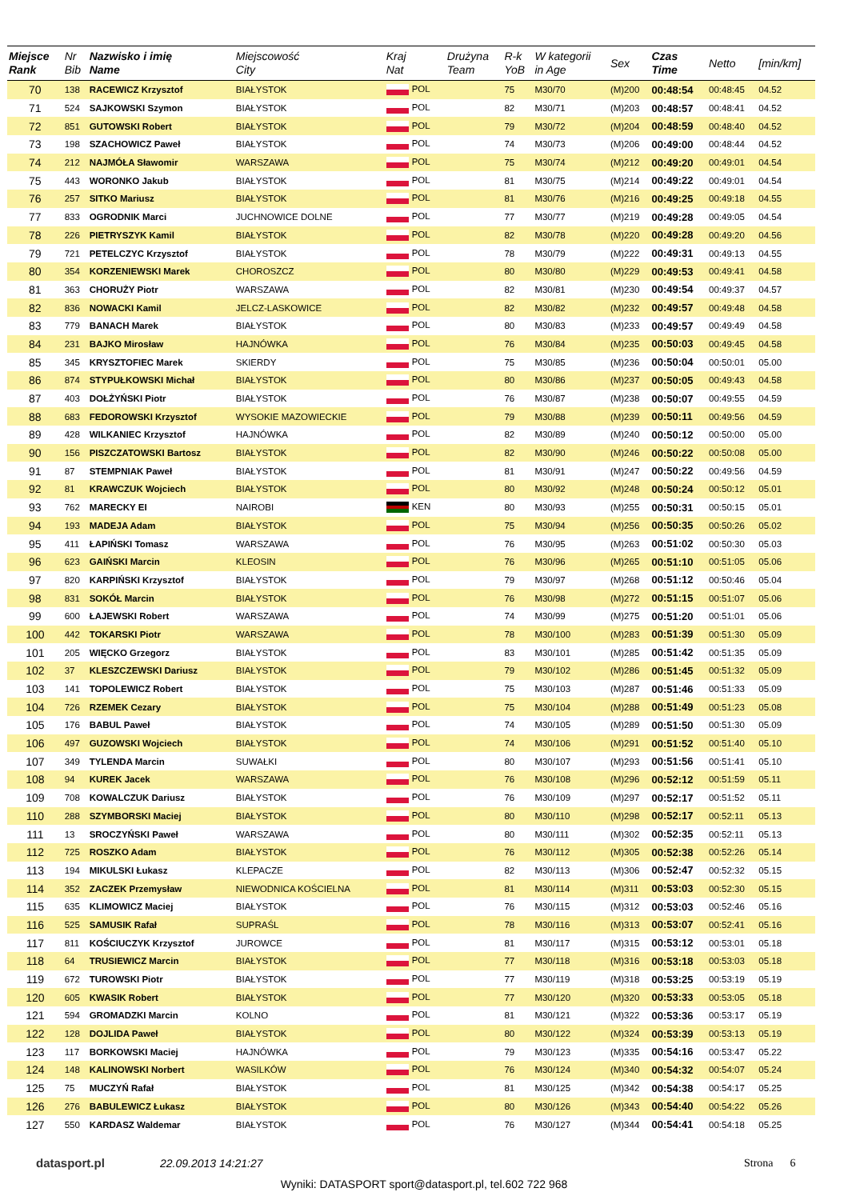| Miejsce Rank | Nr Bib | Nazwisko i imię Name | Miejscowość City | Kraj Nat | Drużyna Team | R-k YoB | W kategorii in Age | Sex | Czas Time | Netto | [min/km] |
| --- | --- | --- | --- | --- | --- | --- | --- | --- | --- | --- | --- |
| 70 | 138 | RACEWICZ Krzysztof | BIAŁYSTOK | POL | | 75 | M30/70 | (M)200 | 00:48:54 | 00:48:45 | 04.52 |
| 71 | 524 | SAJKOWSKI Szymon | BIAŁYSTOK | POL | | 82 | M30/71 | (M)203 | 00:48:57 | 00:48:41 | 04.52 |
| 72 | 851 | GUTOWSKI Robert | BIAŁYSTOK | POL | | 79 | M30/72 | (M)204 | 00:48:59 | 00:48:40 | 04.52 |
| 73 | 198 | SZACHOWICZ Paweł | BIAŁYSTOK | POL | | 74 | M30/73 | (M)206 | 00:49:00 | 00:48:44 | 04.52 |
| 74 | 212 | NAJMÓŁA Sławomir | WARSZAWA | POL | | 75 | M30/74 | (M)212 | 00:49:20 | 00:49:01 | 04.54 |
| 75 | 443 | WORONKO Jakub | BIAŁYSTOK | POL | | 81 | M30/75 | (M)214 | 00:49:22 | 00:49:01 | 04.54 |
| 76 | 257 | SITKO Mariusz | BIAŁYSTOK | POL | | 81 | M30/76 | (M)216 | 00:49:25 | 00:49:18 | 04.55 |
| 77 | 833 | OGRODNIK Marci | JUCHNOWICE DOLNE | POL | | 77 | M30/77 | (M)219 | 00:49:28 | 00:49:05 | 04.54 |
| 78 | 226 | PIETRYSZYK Kamil | BIAŁYSTOK | POL | | 82 | M30/78 | (M)220 | 00:49:28 | 00:49:20 | 04.56 |
| 79 | 721 | PETELCZYC Krzysztof | BIAŁYSTOK | POL | | 78 | M30/79 | (M)222 | 00:49:31 | 00:49:13 | 04.55 |
| 80 | 354 | KORZENIEWSKI Marek | CHOROSZCZ | POL | | 80 | M30/80 | (M)229 | 00:49:53 | 00:49:41 | 04.58 |
| 81 | 363 | CHORUŻY Piotr | WARSZAWA | POL | | 82 | M30/81 | (M)230 | 00:49:54 | 00:49:37 | 04.57 |
| 82 | 836 | NOWACKI Kamil | JELCZ-LASKOWICE | POL | | 82 | M30/82 | (M)232 | 00:49:57 | 00:49:48 | 04.58 |
| 83 | 779 | BANACH Marek | BIAŁYSTOK | POL | | 80 | M30/83 | (M)233 | 00:49:57 | 00:49:49 | 04.58 |
| 84 | 231 | BAJKO Mirosław | HAJNÓWKA | POL | | 76 | M30/84 | (M)235 | 00:50:03 | 00:49:45 | 04.58 |
| 85 | 345 | KRYSZTOFIEC Marek | SKIERDY | POL | | 75 | M30/85 | (M)236 | 00:50:04 | 00:50:01 | 05.00 |
| 86 | 874 | STYPUŁKOWSKI Michał | BIAŁYSTOK | POL | | 80 | M30/86 | (M)237 | 00:50:05 | 00:49:43 | 04.58 |
| 87 | 403 | DOŁŻYŃSKI Piotr | BIAŁYSTOK | POL | | 76 | M30/87 | (M)238 | 00:50:07 | 00:49:55 | 04.59 |
| 88 | 683 | FEDOROWSKI Krzysztof | WYSOKIE MAZOWIECKIE | POL | | 79 | M30/88 | (M)239 | 00:50:11 | 00:49:56 | 04.59 |
| 89 | 428 | WILKANIEC Krzysztof | HAJNÓWKA | POL | | 82 | M30/89 | (M)240 | 00:50:12 | 00:50:00 | 05.00 |
| 90 | 156 | PISZCZATOWSKI Bartosz | BIAŁYSTOK | POL | | 82 | M30/90 | (M)246 | 00:50:22 | 00:50:08 | 05.00 |
| 91 | 87 | STEMPNIAK Paweł | BIAŁYSTOK | POL | | 81 | M30/91 | (M)247 | 00:50:22 | 00:49:56 | 04.59 |
| 92 | 81 | KRAWCZUK Wojciech | BIAŁYSTOK | POL | | 80 | M30/92 | (M)248 | 00:50:24 | 00:50:12 | 05.01 |
| 93 | 762 | MARECKY EI | NAIROBI | KEN | | 80 | M30/93 | (M)255 | 00:50:31 | 00:50:15 | 05.01 |
| 94 | 193 | MADEJA Adam | BIAŁYSTOK | POL | | 75 | M30/94 | (M)256 | 00:50:35 | 00:50:26 | 05.02 |
| 95 | 411 | ŁAPIŃSKI Tomasz | WARSZAWA | POL | | 76 | M30/95 | (M)263 | 00:51:02 | 00:50:30 | 05.03 |
| 96 | 623 | GAIŃSKI Marcin | KLEOSIN | POL | | 76 | M30/96 | (M)265 | 00:51:10 | 00:51:05 | 05.06 |
| 97 | 820 | KARPIŃSKI Krzysztof | BIAŁYSTOK | POL | | 79 | M30/97 | (M)268 | 00:51:12 | 00:50:46 | 05.04 |
| 98 | 831 | SOKÓŁ Marcin | BIAŁYSTOK | POL | | 76 | M30/98 | (M)272 | 00:51:15 | 00:51:07 | 05.06 |
| 99 | 600 | ŁAJEWSKI Robert | WARSZAWA | POL | | 74 | M30/99 | (M)275 | 00:51:20 | 00:51:01 | 05.06 |
| 100 | 442 | TOKARSKI Piotr | WARSZAWA | POL | | 78 | M30/100 | (M)283 | 00:51:39 | 00:51:30 | 05.09 |
| 101 | 205 | WIĘCKO Grzegorz | BIAŁYSTOK | POL | | 83 | M30/101 | (M)285 | 00:51:42 | 00:51:35 | 05.09 |
| 102 | 37 | KLESZCZEWSKI Dariusz | BIAŁYSTOK | POL | | 79 | M30/102 | (M)286 | 00:51:45 | 00:51:32 | 05.09 |
| 103 | 141 | TOPOLEWICZ Robert | BIAŁYSTOK | POL | | 75 | M30/103 | (M)287 | 00:51:46 | 00:51:33 | 05.09 |
| 104 | 726 | RZEMEK Cezary | BIAŁYSTOK | POL | | 75 | M30/104 | (M)288 | 00:51:49 | 00:51:23 | 05.08 |
| 105 | 176 | BABUL Paweł | BIAŁYSTOK | POL | | 74 | M30/105 | (M)289 | 00:51:50 | 00:51:30 | 05.09 |
| 106 | 497 | GUZOWSKI Wojciech | BIAŁYSTOK | POL | | 74 | M30/106 | (M)291 | 00:51:52 | 00:51:40 | 05.10 |
| 107 | 349 | TYLENDA Marcin | SUWAŁKI | POL | | 80 | M30/107 | (M)293 | 00:51:56 | 00:51:41 | 05.10 |
| 108 | 94 | KUREK Jacek | WARSZAWA | POL | | 76 | M30/108 | (M)296 | 00:52:12 | 00:51:59 | 05.11 |
| 109 | 708 | KOWALCZUK Dariusz | BIAŁYSTOK | POL | | 76 | M30/109 | (M)297 | 00:52:17 | 00:51:52 | 05.11 |
| 110 | 288 | SZYMBORSKI Maciej | BIAŁYSTOK | POL | | 80 | M30/110 | (M)298 | 00:52:17 | 00:52:11 | 05.13 |
| 111 | 13 | SROCZYŃSKI Paweł | WARSZAWA | POL | | 80 | M30/111 | (M)302 | 00:52:35 | 00:52:11 | 05.13 |
| 112 | 725 | ROSZKO Adam | BIAŁYSTOK | POL | | 76 | M30/112 | (M)305 | 00:52:38 | 00:52:26 | 05.14 |
| 113 | 194 | MIKULSKI Łukasz | KLEPACZE | POL | | 82 | M30/113 | (M)306 | 00:52:47 | 00:52:32 | 05.15 |
| 114 | 352 | ZACZEK Przemysław | NIEWODNICA KOŚCIELNA | POL | | 81 | M30/114 | (M)311 | 00:53:03 | 00:52:30 | 05.15 |
| 115 | 635 | KLIMOWICZ Maciej | BIAŁYSTOK | POL | | 76 | M30/115 | (M)312 | 00:53:03 | 00:52:46 | 05.16 |
| 116 | 525 | SAMUSIK Rafał | SUPRAŚL | POL | | 78 | M30/116 | (M)313 | 00:53:07 | 00:52:41 | 05.16 |
| 117 | 811 | KOŚCIUCZYK Krzysztof | JUROWCE | POL | | 81 | M30/117 | (M)315 | 00:53:12 | 00:53:01 | 05.18 |
| 118 | 64 | TRUSIEWICZ Marcin | BIAŁYSTOK | POL | | 77 | M30/118 | (M)316 | 00:53:18 | 00:53:03 | 05.18 |
| 119 | 672 | TUROWSKI Piotr | BIAŁYSTOK | POL | | 77 | M30/119 | (M)318 | 00:53:25 | 00:53:19 | 05.19 |
| 120 | 605 | KWASIK Robert | BIAŁYSTOK | POL | | 77 | M30/120 | (M)320 | 00:53:33 | 00:53:05 | 05.18 |
| 121 | 594 | GROMADZKI Marcin | KOLNO | POL | | 81 | M30/121 | (M)322 | 00:53:36 | 00:53:17 | 05.19 |
| 122 | 128 | DOJLIDA Paweł | BIAŁYSTOK | POL | | 80 | M30/122 | (M)324 | 00:53:39 | 00:53:13 | 05.19 |
| 123 | 117 | BORKOWSKI Maciej | HAJNÓWKA | POL | | 79 | M30/123 | (M)335 | 00:54:16 | 00:53:47 | 05.22 |
| 124 | 148 | KALINOWSKI Norbert | WASILKÓW | POL | | 76 | M30/124 | (M)340 | 00:54:32 | 00:54:07 | 05.24 |
| 125 | 75 | MUCZYŃ Rafał | BIAŁYSTOK | POL | | 81 | M30/125 | (M)342 | 00:54:38 | 00:54:17 | 05.25 |
| 126 | 276 | BABULEWICZ Łukasz | BIAŁYSTOK | POL | | 80 | M30/126 | (M)343 | 00:54:40 | 00:54:22 | 05.26 |
| 127 | 550 | KARDASZ Waldemar | BIAŁYSTOK | POL | | 76 | M30/127 | (M)344 | 00:54:41 | 00:54:18 | 05.25 |
datasport.pl 22.09.2013 14:21:27 Strona 6
Wyniki: DATASPORT sport@datasport.pl, tel.602 722 968